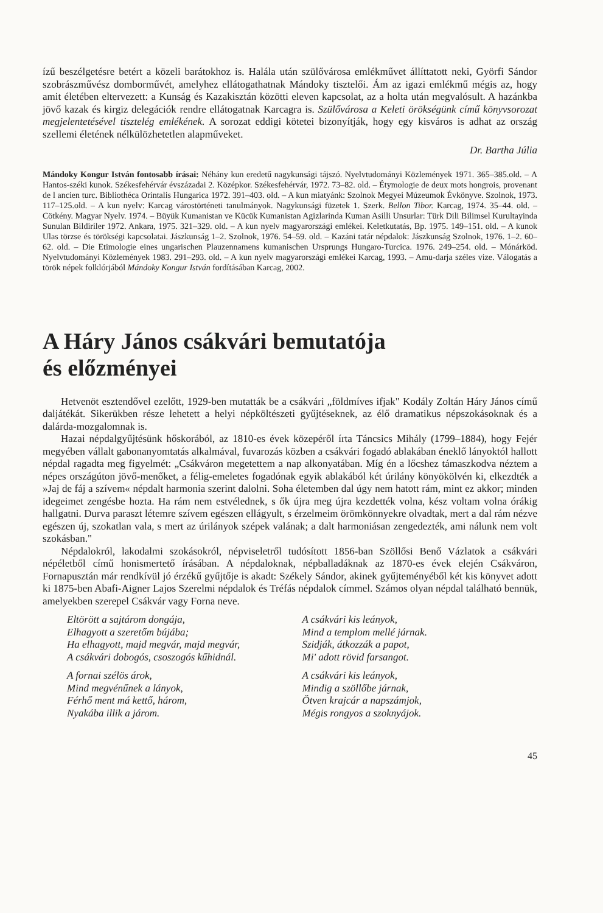ízű beszélgetésre betért a közeli barátokhoz is. Halála után szülővárosa emlékművet állíttatott neki, Györfi Sándor szobrászművész domborművét, amelyhez ellátogathatnak Mándoky tisztelői. Ám az igazi emlékmű mégis az, hogy amit életében eltervezett: a Kunság és Kazakisztán közötti eleven kapcsolat, az a holta után megvalósult. A hazánkba jövő kazak és kirgiz delegációk rendre ellátogatnak Karcagra is. Szülővárosa a Keleti örökségünk című könyvsorozat megjelentetésével tisztelég emlékének. A sorozat eddigi kötetei bizonyítják, hogy egy kisváros is adhat az ország szellemi életének nélkülözhetetlen alapműveket.
Dr. Bartha Júlia
Mándoky Kongur István fontosabb írásai: Néhány kun eredetű nagykunsági tájszó. Nyelvtudományi Közlemények 1971. 365–385.old. – A Hantos-széki kunok. Székesfehérvár évszázadai 2. Középkor. Székesfehérvár, 1972. 73–82. old. – Étymologie de deux mots hongrois, provenant de l ancien turc. Bibliothéca Orintalis Hungarica 1972. 391–403. old. – A kun miatyánk: Szolnok Megyei Múzeumok Évkönyve. Szolnok, 1973. 117–125.old. – A kun nyelv: Karcag várostörténeti tanulmányok. Nagykunsági füzetek 1. Szerk. Bellon Tibor. Karcag, 1974. 35–44. old. – Cötkény. Magyar Nyelv. 1974. – Büyük Kumanistan ve Kücük Kumanistan Agizlarinda Kuman Asilli Unsurlar: Türk Dili Bilimsel Kurultayinda Sunulan Bildiriler 1972. Ankara, 1975. 321–329. old. – A kun nyelv magyarországi emlékei. Keletkutatás, Bp. 1975. 149–151. old. – A kunok Ulas törzse és törökségi kapcsolatai. Jászkunság 1–2. Szolnok, 1976. 54–59. old. – Kazáni tatár népdalok: Jászkunság Szolnok, 1976. 1–2. 60–62. old. – Die Etimologie eines ungarischen Plauzennamens kumanischen Ursprungs Hungaro-Turcica. 1976. 249–254. old. – Mónárköd. Nyelvtudományi Közlemények 1983. 291–293. old. – A kun nyelv magyarországi emlékei Karcag, 1993. – Amu-darja széles vize. Válogatás a török népek folklórjából Mándoky Kongur István fordításában Karcag, 2002.
A Háry János csákvári bemutatója
és előzményei
Hetvenöt esztendővel ezelőtt, 1929-ben mutatták be a csákvári „földmíves ifjak" Kodály Zoltán Háry János című daljátékát. Sikerükben része lehetett a helyi népköltészeti gyűjtéseknek, az élő dramatikus népszokásoknak és a dalárda-mozgalomnak is.
Hazai népdalgyűjtésünk hőskorából, az 1810-es évek közepéről írta Táncsics Mihály (1799–1884), hogy Fejér megyében vállalt gabonanyomtatás alkalmával, fuvarozás közben a csákvári fogadó ablakában éneklő lányoktól hallott népdal ragadta meg figyelmét: „Csákváron megetettem a nap alkonyatában. Míg én a lőcshez támaszkodva néztem a népes országúton jövő-menőket, a félig-emeletes fogadónak egyik ablakából két úrilány könyökölvén ki, elkezdték a »Jaj de fáj a szívem« népdalt harmonia szerint dalolni. Soha életemben dal úgy nem hatott rám, mint ez akkor; minden idegeimet zengésbe hozta. Ha rám nem estvélednek, s ők újra meg újra kezdették volna, kész voltam volna órákig hallgatni. Durva paraszt létemre szívem egészen ellágyult, s érzelmeim örömkönnyekre olvadtak, mert a dal rám nézve egészen új, szokatlan vala, s mert az úrilányok szépek valának; a dalt harmoniásan zengedezték, ami nálunk nem volt szokásban."
Népdalokról, lakodalmi szokásokról, népviseletről tudósított 1856-ban Szöllősi Benő Vázlatok a csákvári népéletből című honismertető írásában. A népdaloknak, népballadáknak az 1870-es évek elején Csákváron, Fornapusztán már rendkívül jó érzékű gyűjtője is akadt: Székely Sándor, akinek gyűjteményéből két kis könyvet adott ki 1875-ben Abafi-Aigner Lajos Szerelmi népdalok és Tréfás népdalok címmel. Számos olyan népdal található bennük, amelyekben szerepel Csákvár vagy Forna neve.
Eltörött a sajtárom dongája,
Elhagyott a szeretőm bújába;
Ha elhagyott, majd megvár, majd megvár,
A csákvári dobogós, csoszogós kűhidnál.
A fornai szélös árok,
Mind megvénűnek a lányok,
Férhő ment má kettő, három,
Nyakába illik a járom.
A csákvári kis leányok,
Mind a templom mellé járnak.
Szidják, átkozzák a papot,
Mi' adott rövid farsangot.
A csákvári kis leányok,
Mindig a szöllőbe járnak,
Ötven krajcár a napszámjok,
Mégis rongyos a szoknyájok.
45